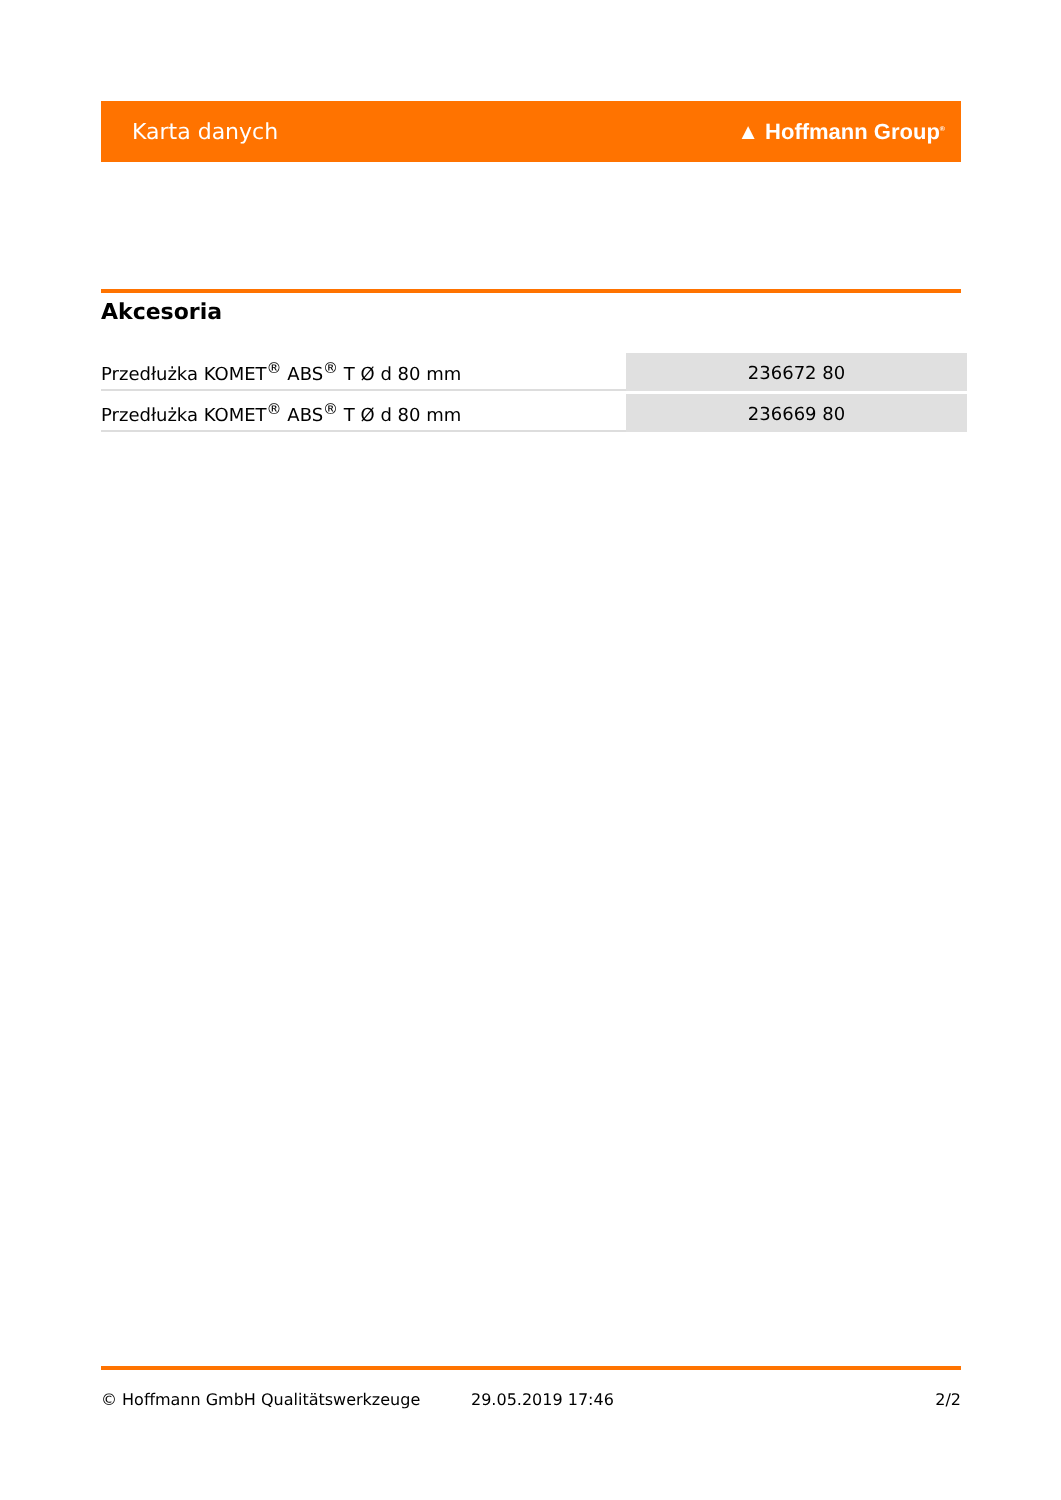Karta danych ▲ Hoffmann Group<sup>®</sup>
Akcesoria
| Przedłużka KOMET<sup>®</sup> ABS<sup>®</sup> T Ø d 80 mm | 236672 80 |
| Przedłużka KOMET<sup>®</sup> ABS<sup>®</sup> T Ø d 80 mm | 236669 80 |
© Hoffmann GmbH Qualitätswerkzeuge 29.05.2019 17:46 2/2